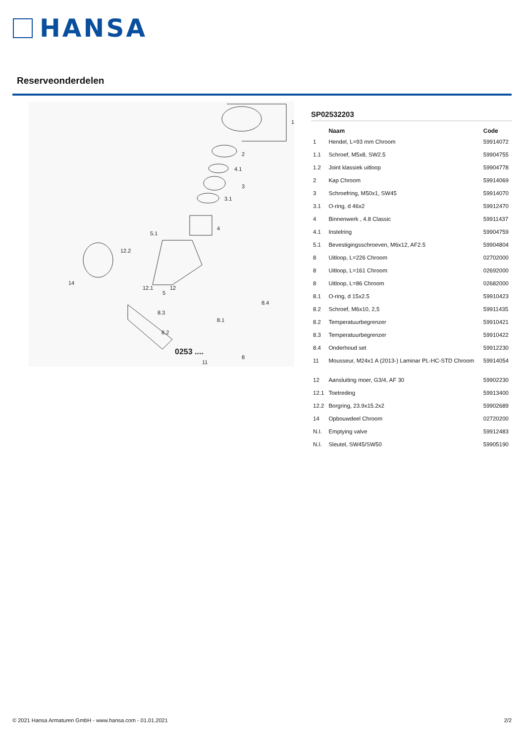HANSA
Reserveonderdelen
1
2
4.1
3
3.1
4
5.1
12.2
14
12.1
12
5
8.4
8.3
8.1
8.2
8
11
0253 ....
SP02532203
| | Naam | Code |
| --- | --- | --- |
| 1 | Hendel, L=93 mm Chroom | 59914072 |
| 1.1 | Schroef, M5x8, SW2.5 | 59904755 |
| 1.2 | Joint klassiek uitloop | 59904778 |
| 2 | Kap Chroom | 59914069 |
| 3 | Schroefring, M50x1, SW45 | 59914070 |
| 3.1 | O-ring, d 46x2 | 59912470 |
| 4 | Binnenwerk , 4.8 Classic | 59911437 |
| 4.1 | Instelring | 59904759 |
| 5.1 | Bevestigingsschroeven, M6x12, AF2.5 | 59904804 |
| 8 | Uitloop, L=226 Chroom | 02702000 |
| 8 | Uitloop, L=161 Chroom | 02692000 |
| 8 | Uitloop, L=86 Chroom | 02682000 |
| 8.1 | O-ring, d 15x2.5 | 59910423 |
| 8.2 | Schroef, M6x10, 2,5 | 59911435 |
| 8.2 | Temperatuurbegrenzer | 59910421 |
| 8.3 | Temperatuurbegrenzer | 59910422 |
| 8.4 | Onderhoud set | 59912230 |
| 11 | Mousseur, M24x1 A (2013-) Laminar PL-HC-STD Chroom | 59914054 |
| 12 | Aansluiting moer, G3/4, AF 30 | 59902230 |
| 12.1 | Toetreding | 59913400 |
| 12.2 | Borgring, 23.9x15.2x2 | 59902689 |
| 14 | Opbouwdeel Chroom | 02720200 |
| N.I. | Emptying valve | 59912483 |
| N.I. | Sleutel, SW45/SW50 | 59905190 |
© 2021 Hansa Armaturen GmbH - www.hansa.com - 01.01.2021 2/2